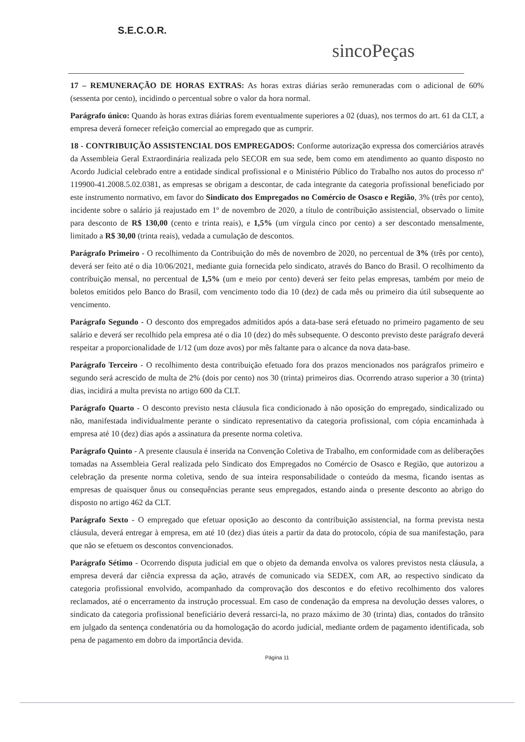S.E.C.O.R.
sincoPeças
17 – REMUNERAÇÃO DE HORAS EXTRAS: As horas extras diárias serão remuneradas com o adicional de 60% (sessenta por cento), incidindo o percentual sobre o valor da hora normal.
Parágrafo único: Quando às horas extras diárias forem eventualmente superiores a 02 (duas), nos termos do art. 61 da CLT, a empresa deverá fornecer refeição comercial ao empregado que as cumprir.
18 - CONTRIBUIÇÃO ASSISTENCIAL DOS EMPREGADOS: Conforme autorização expressa dos comerciários através da Assembleia Geral Extraordinária realizada pelo SECOR em sua sede, bem como em atendimento ao quanto disposto no Acordo Judicial celebrado entre a entidade sindical profissional e o Ministério Público do Trabalho nos autos do processo nº 119900-41.2008.5.02.0381, as empresas se obrigam a descontar, de cada integrante da categoria profissional beneficiado por este instrumento normativo, em favor do Sindicato dos Empregados no Comércio de Osasco e Região, 3% (três por cento), incidente sobre o salário já reajustado em 1º de novembro de 2020, a título de contribuição assistencial, observado o limite para desconto de R$ 130,00 (cento e trinta reais), e 1,5% (um vírgula cinco por cento) a ser descontado mensalmente, limitado a R$ 30,00 (trinta reais), vedada a cumulação de descontos.
Parágrafo Primeiro - O recolhimento da Contribuição do mês de novembro de 2020, no percentual de 3% (três por cento), deverá ser feito até o dia 10/06/2021, mediante guia fornecida pelo sindicato, através do Banco do Brasil. O recolhimento da contribuição mensal, no percentual de 1,5% (um e meio por cento) deverá ser feito pelas empresas, também por meio de boletos emitidos pelo Banco do Brasil, com vencimento todo dia 10 (dez) de cada mês ou primeiro dia útil subsequente ao vencimento.
Parágrafo Segundo - O desconto dos empregados admitidos após a data-base será efetuado no primeiro pagamento de seu salário e deverá ser recolhido pela empresa até o dia 10 (dez) do mês subsequente. O desconto previsto deste parágrafo deverá respeitar a proporcionalidade de 1/12 (um doze avos) por mês faltante para o alcance da nova data-base.
Parágrafo Terceiro - O recolhimento desta contribuição efetuado fora dos prazos mencionados nos parágrafos primeiro e segundo será acrescido de multa de 2% (dois por cento) nos 30 (trinta) primeiros dias. Ocorrendo atraso superior a 30 (trinta) dias, incidirá a multa prevista no artigo 600 da CLT.
Parágrafo Quarto - O desconto previsto nesta cláusula fica condicionado à não oposição do empregado, sindicalizado ou não, manifestada individualmente perante o sindicato representativo da categoria profissional, com cópia encaminhada à empresa até 10 (dez) dias após a assinatura da presente norma coletiva.
Parágrafo Quinto - A presente clausula é inserida na Convenção Coletiva de Trabalho, em conformidade com as deliberações tomadas na Assembleia Geral realizada pelo Sindicato dos Empregados no Comércio de Osasco e Região, que autorizou a celebração da presente norma coletiva, sendo de sua inteira responsabilidade o conteúdo da mesma, ficando isentas as empresas de quaisquer ônus ou consequências perante seus empregados, estando ainda o presente desconto ao abrigo do disposto no artigo 462 da CLT.
Parágrafo Sexto - O empregado que efetuar oposição ao desconto da contribuição assistencial, na forma prevista nesta cláusula, deverá entregar à empresa, em até 10 (dez) dias úteis a partir da data do protocolo, cópia de sua manifestação, para que não se efetuem os descontos convencionados.
Parágrafo Sétimo - Ocorrendo disputa judicial em que o objeto da demanda envolva os valores previstos nesta cláusula, a empresa deverá dar ciência expressa da ação, através de comunicado via SEDEX, com AR, ao respectivo sindicato da categoria profissional envolvido, acompanhado da comprovação dos descontos e do efetivo recolhimento dos valores reclamados, até o encerramento da instrução processual. Em caso de condenação da empresa na devolução desses valores, o sindicato da categoria profissional beneficiário deverá ressarci-la, no prazo máximo de 30 (trinta) dias, contados do trânsito em julgado da sentença condenatória ou da homologação do acordo judicial, mediante ordem de pagamento identificada, sob pena de pagamento em dobro da importância devida.
Página 11